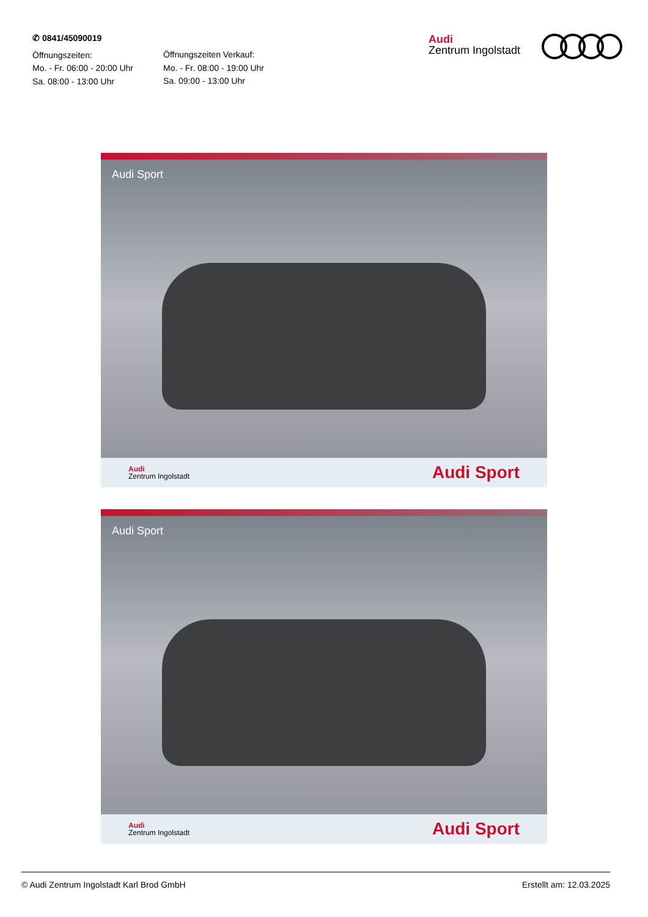✆ 0841/45090019
Öffnungszeiten:
Mo. - Fr. 06:00 - 20:00 Uhr
Sa. 08:00 - 13:00 Uhr
Öffnungszeiten Verkauf:
Mo. - Fr. 08:00 - 19:00 Uhr
Sa. 09:00 - 13:00 Uhr
Audi
Zentrum Ingolstadt
Audi Sport
Audi
Zentrum Ingolstadt
Audi Sport
Audi Sport
Audi
Zentrum Ingolstadt
Audi Sport
© Audi Zentrum Ingolstadt Karl Brod GmbH Erstellt am: 12.03.2025